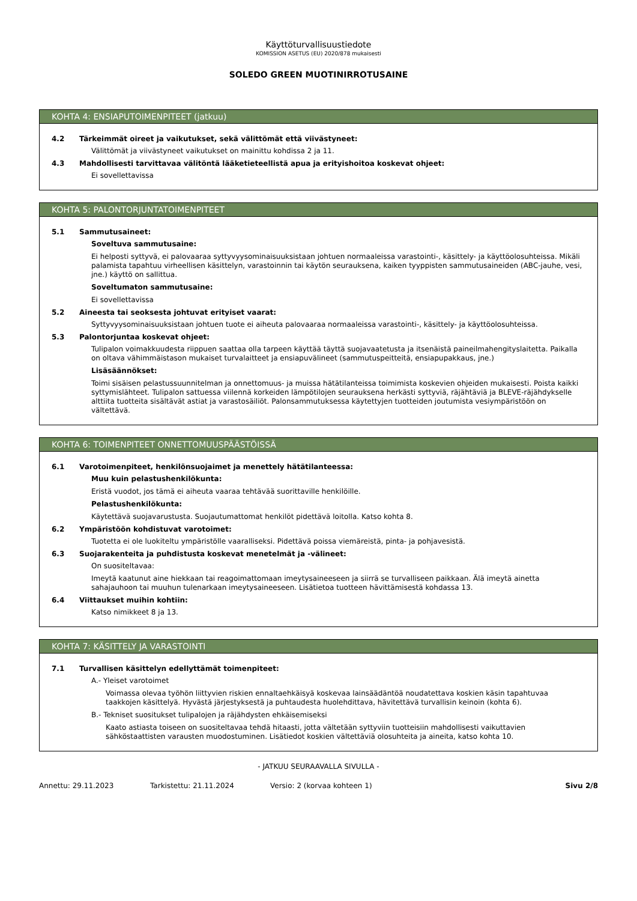Käyttöturvallisuustiedote
KOMISSION ASETUS (EU) 2020/878 mukaisesti
SOLEDO GREEN MUOTINIRROTUSAINE
KOHTA 4: ENSIAPUTOIMENPITEET (jatkuu)
4.2 Tärkeimmät oireet ja vaikutukset, sekä välittömät että viivästyneet:
Välittömät ja viivästyneet vaikutukset on mainittu kohdissa 2 ja 11.
4.3 Mahdollisesti tarvittavaa välitöntä lääketieteellistä apua ja erityishoitoa koskevat ohjeet:
Ei sovellettavissa
KOHTA 5: PALONTORJUNTATOIMENPITEET
5.1 Sammutusaineet:
Soveltuva sammutusaine:
Ei helposti syttyvä, ei palovaaraa syttyvyysominaisuuksistaan johtuen normaaleissa varastointi-, käsittely- ja käyttöolosuhteissa. Mikäli palamista tapahtuu virheellisen käsittelyn, varastoinnin tai käytön seurauksena, kaiken tyyppisten sammutusaineiden (ABC-jauhe, vesi, jne.) käyttö on sallittua.
Soveltumaton sammutusaine:
Ei sovellettavissa
5.2 Aineesta tai seoksesta johtuvat erityiset vaarat:
Syttyvyysominaisuuksistaan johtuen tuote ei aiheuta palovaaraa normaaleissa varastointi-, käsittely- ja käyttöolosuhteissa.
5.3 Palontorjuntaa koskevat ohjeet:
Tulipalon voimakkuudesta riippuen saattaa olla tarpeen käyttää täyttä suojavaatetusta ja itsenäistä paineilmahengityslaitetta. Paikalla on oltava vähimmäistason mukaiset turvalaitteet ja ensiapuvälineet (sammutuspeitteitä, ensiapupakkaus, jne.)
Lisäsäännökset:
Toimi sisäisen pelastussuunnitelman ja onnettomuus- ja muissa hätätilanteissa toimimista koskevien ohjeiden mukaisesti. Poista kaikki syttymislähteet. Tulipalon sattuessa viilennä korkeiden lämpötilojen seurauksena herkästi syttyviä, räjähtäviä ja BLEVE-räjähdykselle alttiita tuotteita sisältävät astiat ja varastosäiliöt. Palonsammutuksessa käytettyjen tuotteiden joutumista vesiympäristöön on vältettävä.
KOHTA 6: TOIMENPITEET ONNETTOMUUSPÄÄSTÖISSÄ
6.1 Varotoimenpiteet, henkilönsuojaimet ja menettely hätätilanteessa:
Muu kuin pelastushenkilökunta:
Eristä vuodot, jos tämä ei aiheuta vaaraa tehtävää suorittaville henkilöille.
Pelastushenkilökunta:
Käytettävä suojavarustusta. Suojautumattomat henkilöt pidettävä loitolla. Katso kohta 8.
6.2 Ympäristöön kohdistuvat varotoimet:
Tuotetta ei ole luokiteltu ympäristölle vaaralliseksi. Pidettävä poissa viemäreistä, pinta- ja pohjavesistä.
6.3 Suojarakenteita ja puhdistusta koskevat menetelmät ja -välineet:
On suositeltavaa:
Imeytä kaatunut aine hiekkaan tai reagoimattomaan imeytysaineeseen ja siirrä se turvalliseen paikkaan. Älä imeytä ainetta sahajauhoon tai muuhun tulenarkaan imeytysaineeseen. Lisätietoa tuotteen hävittämisestä kohdassa 13.
6.4 Viittaukset muihin kohtiin:
Katso nimikkeet 8 ja 13.
KOHTA 7: KÄSITTELY JA VARASTOINTI
7.1 Turvallisen käsittelyn edellyttämät toimenpiteet:
A.- Yleiset varotoimet
Voimassa olevaa työhön liittyvien riskien ennaltaehkäisyä koskevaa lainsäädäntöä noudatettava koskien käsin tapahtuvaa taakkojen käsittelyä. Hyvästä järjestyksestä ja puhtaudesta huolehdittava, hävitettävä turvallisin keinoin (kohta 6).
B.- Tekniset suositukset tulipalojen ja räjähdysten ehkäisemiseksi
Kaato astiasta toiseen on suositeltavaa tehdä hitaasti, jotta vältetään syttyviin tuotteisiin mahdollisesti vaikuttavien sähköstaattisten varausten muodostuminen. Lisätiedot koskien vältettäviä olosuhteita ja aineita, katso kohta 10.
- JATKUU SEURAAVALLA SIVULLA -
Annettu: 29.11.2023 Tarkistettu: 21.11.2024 Versio: 2 (korvaa kohteen 1) Sivu 2/8